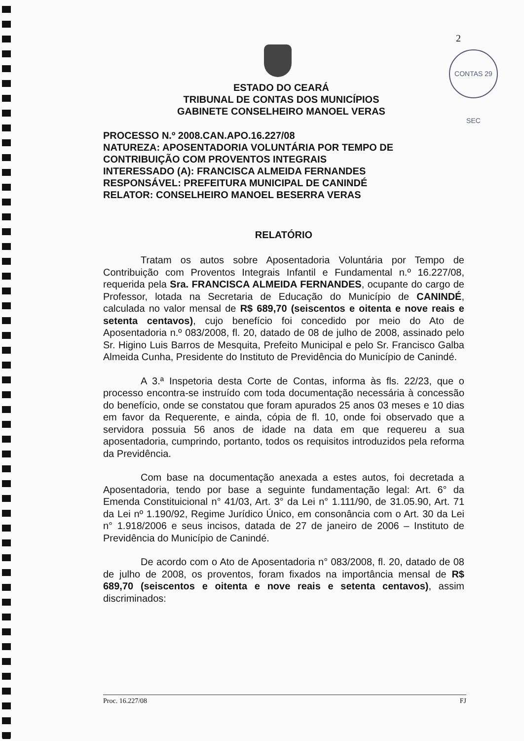2
CONTAS 29 SEC
ESTADO DO CEARÁ
TRIBUNAL DE CONTAS DOS MUNICÍPIOS
GABINETE CONSELHEIRO MANOEL VERAS
PROCESSO N.º 2008.CAN.APO.16.227/08
NATUREZA: APOSENTADORIA VOLUNTÁRIA POR TEMPO DE CONTRIBUIÇÃO COM PROVENTOS INTEGRAIS
INTERESSADO (A): FRANCISCA ALMEIDA FERNANDES
RESPONSÁVEL: PREFEITURA MUNICIPAL DE CANINDÉ
RELATOR: CONSELHEIRO MANOEL BESERRA VERAS
RELATÓRIO
Tratam os autos sobre Aposentadoria Voluntária por Tempo de Contribuição com Proventos Integrais Infantil e Fundamental n.º 16.227/08, requerida pela Sra. FRANCISCA ALMEIDA FERNANDES, ocupante do cargo de Professor, lotada na Secretaria de Educação do Município de CANINDÉ, calculada no valor mensal de R$ 689,70 (seiscentos e oitenta e nove reais e setenta centavos), cujo benefício foi concedido por meio do Ato de Aposentadoria n.º 083/2008, fl. 20, datado de 08 de julho de 2008, assinado pelo Sr. Higino Luis Barros de Mesquita, Prefeito Municipal e pelo Sr. Francisco Galba Almeida Cunha, Presidente do Instituto de Previdência do Município de Canindé.
A 3.ª Inspetoria desta Corte de Contas, informa às fls. 22/23, que o processo encontra-se instruído com toda documentação necessária à concessão do benefício, onde se constatou que foram apurados 25 anos 03 meses e 10 dias em favor da Requerente, e ainda, cópia de fl. 10, onde foi observado que a servidora possuia 56 anos de idade na data em que requereu a sua aposentadoria, cumprindo, portanto, todos os requisitos introduzidos pela reforma da Previdência.
Com base na documentação anexada a estes autos, foi decretada a Aposentadoria, tendo por base a seguinte fundamentação legal: Art. 6° da Emenda Constituicional n° 41/03, Art. 3° da Lei n° 1.111/90, de 31.05.90, Art. 71 da Lei nº 1.190/92, Regime Jurídico Único, em consonância com o Art. 30 da Lei n° 1.918/2006 e seus incisos, datada de 27 de janeiro de 2006 – Instituto de Previdência do Município de Canindé.
De acordo com o Ato de Aposentadoria n° 083/2008, fl. 20, datado de 08 de julho de 2008, os proventos, foram fixados na importância mensal de R$ 689,70 (seiscentos e oitenta e nove reais e setenta centavos), assim discriminados:
Proc. 16.227/08 FJ